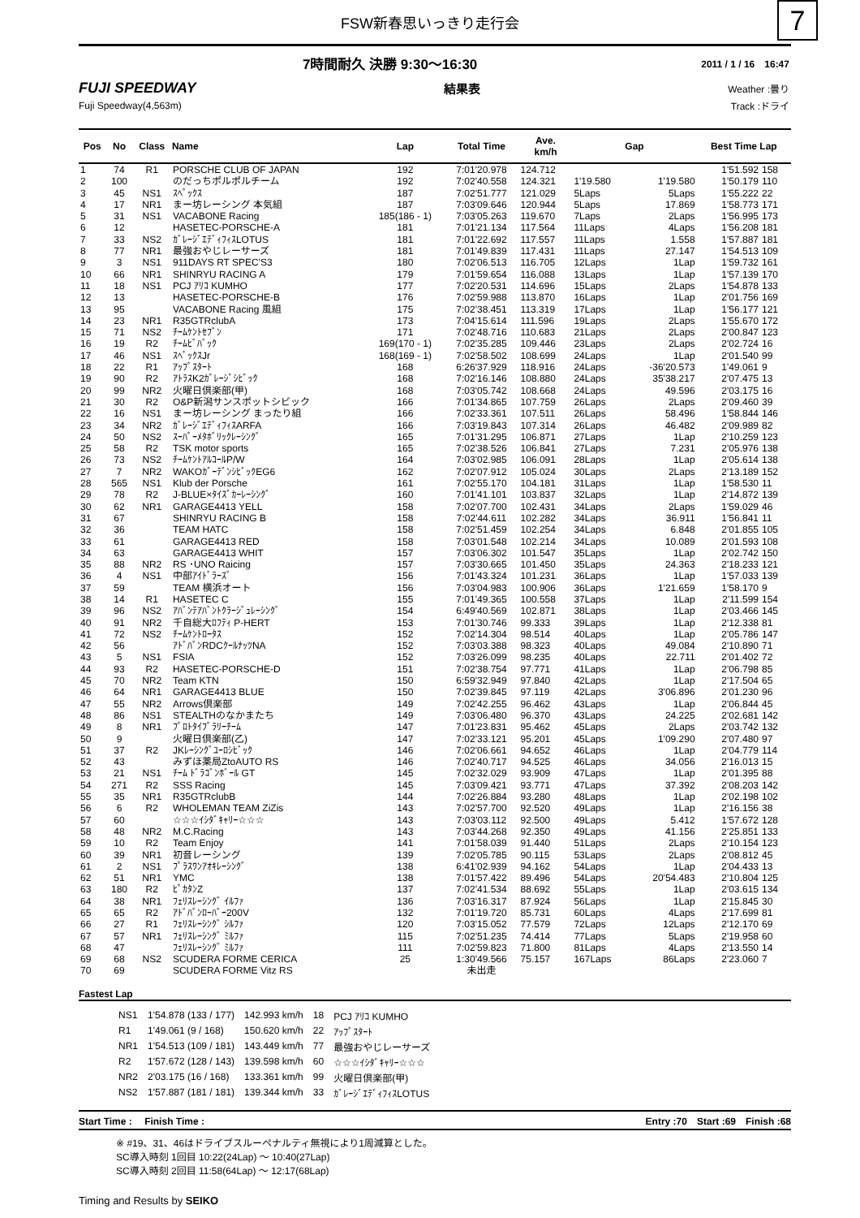FSW新春思いっきり走行会
7
7時間耐久 決勝 9:30〜16:30 2011 / 1 / 16　16:47
FUJI SPEEDWAY 結果表 Weather :曇り
Fuji Speedway(4,563m) Track :ドライ
| Pos | No | Class | Name | Lap | Total Time | Ave. km/h | Gap | | Best Time Lap | |
| --- | --- | --- | --- | --- | --- | --- | --- | --- | --- | --- |
| 1 | 74 | R1 | PORSCHE CLUB OF JAPAN | 192 | 7:01'20.978 | 124.712 | | | 1'51.592 | 158 |
| 2 | 100 | | のだっちポルポルチーム | 192 | 7:02'40.558 | 124.321 | 1'19.580 | 1'19.580 | 1'50.179 | 110 |
| 3 | 45 | NS1 | ｽﾍﾟｯｸｽ | 187 | 7:02'51.777 | 121.029 | 5Laps | 5Laps | 1'55.222 | 22 |
| 4 | 17 | NR1 | まー坊レーシング 本気組 | 187 | 7:03'09.646 | 120.944 | 5Laps | 17.869 | 1'58.773 | 171 |
| 5 | 31 | NS1 | VACABONE Racing | 185(186 - 1) | 7:03'05.263 | 119.670 | 7Laps | 2Laps | 1'56.995 | 173 |
| 6 | 12 | | HASETEC-PORSCHE-A | 181 | 7:01'21.134 | 117.564 | 11Laps | 4Laps | 1'56.208 | 181 |
| 7 | 33 | NS2 | ｶﾞﾚｰｼﾞｴﾃﾞｨﾌｨｽLOTUS | 181 | 7:01'22.692 | 117.557 | 11Laps | 1.558 | 1'57.887 | 181 |
| 8 | 77 | NR1 | 最強おやじレーサーズ | 181 | 7:01'49.839 | 117.431 | 11Laps | 27.147 | 1'54.513 | 109 |
| 9 | 3 | NS1 | 911DAYS RT SPEC'S3 | 180 | 7:02'06.513 | 116.705 | 12Laps | 1Lap | 1'59.732 | 161 |
| 10 | 66 | NR1 | SHINRYU RACING A | 179 | 7:01'59.654 | 116.088 | 13Laps | 1Lap | 1'57.139 | 170 |
| 11 | 18 | NS1 | PCJ ｱﾘｺ KUMHO | 177 | 7:02'20.531 | 114.696 | 15Laps | 2Laps | 1'54.878 | 133 |
| 12 | 13 | | HASETEC-PORSCHE-B | 176 | 7:02'59.988 | 113.870 | 16Laps | 1Lap | 2'01.756 | 169 |
| 13 | 95 | | VACABONE Racing 風組 | 175 | 7:02'38.451 | 113.319 | 17Laps | 1Lap | 1'56.177 | 121 |
| 14 | 23 | NR1 | R35GTRclubA | 173 | 7:04'15.614 | 111.596 | 19Laps | 2Laps | 1'55.670 | 172 |
| 15 | 71 | NS2 | ﾁｰﾑｹﾝﾄｾﾌﾞﾝ | 171 | 7:02'48.716 | 110.683 | 21Laps | 2Laps | 2'00.847 | 123 |
| 16 | 19 | R2 | ﾁｰﾑﾋﾞﾊﾞｯｸ | 169(170 - 1) | 7:02'35.285 | 109.446 | 23Laps | 2Laps | 2'02.724 | 16 |
| 17 | 46 | NS1 | ｽﾍﾟｯｸｽJr | 168(169 - 1) | 7:02'58.502 | 108.699 | 24Laps | 1Lap | 2'01.540 | 99 |
| 18 | 22 | R1 | ｱｯﾌﾟｽﾀｰﾄ | 168 | 6:26'37.929 | 118.916 | 24Laps | -36'20.573 | 1'49.061 | 9 |
| 19 | 90 | R2 | ｱﾄﾗｽK2ｶﾞﾚｰｼﾞｼﾋﾞｯｸ | 168 | 7:02'16.146 | 108.880 | 24Laps | 35'38.217 | 2'07.475 | 13 |
| 20 | 99 | NR2 | 火曜日倶楽部(甲) | 168 | 7:03'05.742 | 108.668 | 24Laps | 49.596 | 2'03.175 | 16 |
| 21 | 30 | R2 | O&P新潟サンスポットシビック | 166 | 7:01'34.865 | 107.759 | 26Laps | 2Laps | 2'09.460 | 39 |
| 22 | 16 | NS1 | まー坊レーシング まったり組 | 166 | 7:02'33.361 | 107.511 | 26Laps | 58.496 | 1'58.844 | 146 |
| 23 | 34 | NR2 | ｶﾞﾚｰｼﾞｴﾃﾞｨﾌｨｽARFA | 166 | 7:03'19.843 | 107.314 | 26Laps | 46.482 | 2'09.989 | 82 |
| 24 | 50 | NS2 | ｽｰﾊﾟｰﾒﾀﾎﾞﾘｯｸﾚｰｼﾝｸﾞ | 165 | 7:01'31.295 | 106.871 | 27Laps | 1Lap | 2'10.259 | 123 |
| 25 | 58 | R2 | TSK motor sports | 165 | 7:02'38.526 | 106.841 | 27Laps | 7.231 | 2'05.976 | 138 |
| 26 | 73 | NS2 | ﾁｰﾑｹﾝﾄｱﾙｺｰﾙP/W | 164 | 7:03'02.985 | 106.091 | 28Laps | 1Lap | 2'05.614 | 138 |
| 27 | 7 | NR2 | WAKOｶﾞｰﾃﾞﾝｼﾋﾞｯｸEG6 | 162 | 7:02'07.912 | 105.024 | 30Laps | 2Laps | 2'13.189 | 152 |
| 28 | 565 | NS1 | Klub der Porsche | 161 | 7:02'55.170 | 104.181 | 31Laps | 1Lap | 1'58.530 | 11 |
| 29 | 78 | R2 | J-BLUE×ﾀｲｽﾞｶｰﾚｰｼﾝｸﾞ | 160 | 7:01'41.101 | 103.837 | 32Laps | 1Lap | 2'14.872 | 139 |
| 30 | 62 | NR1 | GARAGE4413 YELL | 158 | 7:02'07.700 | 102.431 | 34Laps | 2Laps | 1'59.029 | 46 |
| 31 | 67 | | SHINRYU RACING B | 158 | 7:02'44.611 | 102.282 | 34Laps | 36.911 | 1'56.841 | 11 |
| 32 | 36 | | TEAM HATC | 158 | 7:02'51.459 | 102.254 | 34Laps | 6.848 | 2'01.855 | 105 |
| 33 | 61 | | GARAGE4413 RED | 158 | 7:03'01.548 | 102.214 | 34Laps | 10.089 | 2'01.593 | 108 |
| 34 | 63 | | GARAGE4413 WHIT | 157 | 7:03'06.302 | 101.547 | 35Laps | 1Lap | 2'02.742 | 150 |
| 35 | 88 | NR2 | RS ･UNO Raicing | 157 | 7:03'30.665 | 101.450 | 35Laps | 24.363 | 2'18.233 | 121 |
| 36 | 4 | NS1 | 中部ｱｲﾄﾞﾗｰｽﾞ | 156 | 7:01'43.324 | 101.231 | 36Laps | 1Lap | 1'57.033 | 139 |
| 37 | 59 | | TEAM 横浜オート | 156 | 7:03'04.983 | 100.906 | 36Laps | 1'21.659 | 1'58.170 | 9 |
| 38 | 14 | R1 | HASETEC C | 155 | 7:01'49.365 | 100.558 | 37Laps | 1Lap | 2'11.599 | 154 |
| 39 | 96 | NS2 | ｱﾊﾞﾝﾃｱﾊﾞﾝﾄｸﾗｰｼﾞｭﾚｰｼﾝｸﾞ | 154 | 6:49'40.569 | 102.871 | 38Laps | 1Lap | 2'03.466 | 145 |
| 40 | 91 | NR2 | 千自総大ﾛﾌﾃｨ P-HERT | 153 | 7:01'30.746 | 99.333 | 39Laps | 1Lap | 2'12.338 | 81 |
| 41 | 72 | NS2 | ﾁｰﾑｹﾝﾄﾛｰﾀｽ | 152 | 7:02'14.304 | 98.514 | 40Laps | 1Lap | 2'05.786 | 147 |
| 42 | 56 | | ｱﾄﾞﾊﾞﾝRDCｸｰﾙﾅｯﾂNA | 152 | 7:03'03.388 | 98.323 | 40Laps | 49.084 | 2'10.890 | 71 |
| 43 | 5 | NS1 | FSIA | 152 | 7:03'26.099 | 98.235 | 40Laps | 22.711 | 2'01.402 | 72 |
| 44 | 93 | R2 | HASETEC-PORSCHE-D | 151 | 7:02'38.754 | 97.771 | 41Laps | 1Lap | 2'06.798 | 85 |
| 45 | 70 | NR2 | Team KTN | 150 | 6:59'32.949 | 97.840 | 42Laps | 1Lap | 2'17.504 | 65 |
| 46 | 64 | NR1 | GARAGE4413 BLUE | 150 | 7:02'39.845 | 97.119 | 42Laps | 3'06.896 | 2'01.230 | 96 |
| 47 | 55 | NR2 | Arrows倶楽部 | 149 | 7:02'42.255 | 96.462 | 43Laps | 1Lap | 2'06.844 | 45 |
| 48 | 86 | NS1 | STEALTHのなかまたち | 149 | 7:03'06.480 | 96.370 | 43Laps | 24.225 | 2'02.681 | 142 |
| 49 | 8 | NR1 | ﾌﾟﾛﾄﾀｲﾌﾟﾗﾘｰﾁｰﾑ | 147 | 7:01'23.831 | 95.462 | 45Laps | 2Laps | 2'03.742 | 132 |
| 50 | 9 | | 火曜日倶楽部(乙) | 147 | 7:02'33.121 | 95.201 | 45Laps | 1'09.290 | 2'07.480 | 97 |
| 51 | 37 | R2 | JKﾚｰｼﾝｸﾞﾕｰﾛｼﾋﾞｯｸ | 146 | 7:02'06.661 | 94.652 | 46Laps | 1Lap | 2'04.779 | 114 |
| 52 | 43 | | みずほ薬局ZtoAUTO RS | 146 | 7:02'40.717 | 94.525 | 46Laps | 34.056 | 2'16.013 | 15 |
| 53 | 21 | NS1 | ﾁｰﾑ ﾄﾞﾗｺﾞﾝﾎﾞｰﾙ GT | 145 | 7:02'32.029 | 93.909 | 47Laps | 1Lap | 2'01.395 | 88 |
| 54 | 271 | R2 | SSS Racing | 145 | 7:03'09.421 | 93.771 | 47Laps | 37.392 | 2'08.203 | 142 |
| 55 | 35 | NR1 | R35GTRclubB | 144 | 7:02'26.884 | 93.280 | 48Laps | 1Lap | 2'02.198 | 102 |
| 56 | 6 | R2 | WHOLEMAN TEAM ZiZis | 143 | 7:02'57.700 | 92.520 | 49Laps | 1Lap | 2'16.156 | 38 |
| 57 | 60 | | ☆☆☆ｲｼﾀﾞｷｬﾘｰ☆☆☆ | 143 | 7:03'03.112 | 92.500 | 49Laps | 5.412 | 1'57.672 | 128 |
| 58 | 48 | NR2 | M.C.Racing | 143 | 7:03'44.268 | 92.350 | 49Laps | 41.156 | 2'25.851 | 133 |
| 59 | 10 | R2 | Team Enjoy | 141 | 7:01'58.039 | 91.440 | 51Laps | 2Laps | 2'10.154 | 123 |
| 60 | 39 | NR1 | 初音レーシング | 139 | 7:02'05.785 | 90.115 | 53Laps | 2Laps | 2'08.812 | 45 |
| 61 | 2 | NS1 | ﾌﾟﾗｽﾜﾝｱｵｷﾚｰｼﾝｸﾞ | 138 | 6:41'02.939 | 94.162 | 54Laps | 1Lap | 2'04.433 | 13 |
| 62 | 51 | NR1 | YMC | 138 | 7:01'57.422 | 89.496 | 54Laps | 20'54.483 | 2'10.804 | 125 |
| 63 | 180 | R2 | ﾋﾟｶﾀﾝZ | 137 | 7:02'41.534 | 88.692 | 55Laps | 1Lap | 2'03.615 | 134 |
| 64 | 38 | NR1 | ﾌｪﾘｽﾚｰｼﾝｸﾞ ｲﾙﾌｧ | 136 | 7:03'16.317 | 87.924 | 56Laps | 1Lap | 2'15.845 | 30 |
| 65 | 65 | R2 | ｱﾄﾞﾊﾞﾝﾛｰﾊﾞｰ200V | 132 | 7:01'19.720 | 85.731 | 60Laps | 4Laps | 2'17.699 | 81 |
| 66 | 27 | R1 | ﾌｪﾘｽﾚｰｼﾝｸﾞ ｼﾙﾌｧ | 120 | 7:03'15.052 | 77.579 | 72Laps | 12Laps | 2'12.170 | 69 |
| 67 | 57 | NR1 | ﾌｪﾘｽﾚｰｼﾝｸﾞ ﾐﾙﾌｧ | 115 | 7:02'51.235 | 74.414 | 77Laps | 5Laps | 2'19.958 | 60 |
| 68 | 47 | | ﾌｪﾘｽﾚｰｼﾝｸﾞ ﾐﾙﾌｧ | 111 | 7:02'59.823 | 71.800 | 81Laps | 4Laps | 2'13.550 | 14 |
| 69 | 68 | NS2 | SCUDERA FORME CERICA | 25 | 1:30'49.566 | 75.157 | 167Laps | 86Laps | 2'23.060 | 7 |
| 70 | 69 | | SCUDERA FORME Vitz RS | | 未出走 | | | | | |
Fastest Lap
| NS1 | 1'54.878 (133 / 177) | 142.993 km/h | 18 | PCJ ｱﾘｺ KUMHO |
| R1 | 1'49.061 (9 / 168) | 150.620 km/h | 22 | ｱｯﾌﾟｽﾀｰﾄ |
| NR1 | 1'54.513 (109 / 181) | 143.449 km/h | 77 | 最強おやじレーサーズ |
| R2 | 1'57.672 (128 / 143) | 139.598 km/h | 60 | ☆☆☆ｲｼﾀﾞｷｬﾘｰ☆☆☆ |
| NR2 | 2'03.175 (16 / 168) | 133.361 km/h | 99 | 火曜日倶楽部(甲) |
| NS2 | 1'57.887 (181 / 181) | 139.344 km/h | 33 | ｶﾞﾚｰｼﾞｴﾃﾞｨﾌｨｽLOTUS |
Start Time :　 Finish Time : Entry :70　Start :69　Finish :68
※ #19、31、46はドライブスルーペナルティ無視により1周減算とした。
SC導入時刻 1回目 10:22(24Lap) 〜 10:40(27Lap)
SC導入時刻 2回目 11:58(64Lap) 〜 12:17(68Lap)
Timing and Results by SEIKO